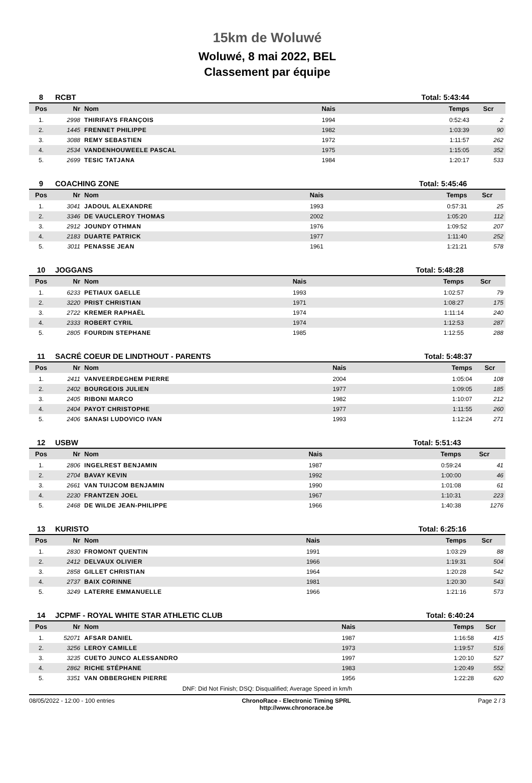15km de Woluwé
Woluwé, 8 mai 2022, BEL
Classement par équipe
| 8 | RCBT | | | Total: 5:43:44 | |
| Pos | Nr | Nom | Nais | Temps | Scr |
| 1. | 2998 | THIRIFAYS FRANÇOIS | 1994 | 0:52:43 | 2 |
| 2. | 1445 | FRENNET PHILIPPE | 1982 | 1:03:39 | 90 |
| 3. | 3088 | REMY SEBASTIEN | 1972 | 1:11:57 | 262 |
| 4. | 2534 | VANDENHOUWEELE PASCAL | 1975 | 1:15:05 | 352 |
| 5. | 2699 | TESIC TATJANA | 1984 | 1:20:17 | 533 |
| 9 | COACHING ZONE | | | Total: 5:45:46 | |
| Pos | Nr | Nom | Nais | Temps | Scr |
| 1. | 3041 | JADOUL ALEXANDRE | 1993 | 0:57:31 | 25 |
| 2. | 3346 | DE VAUCLEROY THOMAS | 2002 | 1:05:20 | 112 |
| 3. | 2912 | JOUNDY OTHMAN | 1976 | 1:09:52 | 207 |
| 4. | 2183 | DUARTE PATRICK | 1977 | 1:11:40 | 252 |
| 5. | 3011 | PENASSE JEAN | 1961 | 1:21:21 | 578 |
| 10 | JOGGANS | | | Total: 5:48:28 | |
| Pos | Nr | Nom | Nais | Temps | Scr |
| 1. | 6233 | PETIAUX GAELLE | 1993 | 1:02:57 | 79 |
| 2. | 3220 | PRIST CHRISTIAN | 1971 | 1:08:27 | 175 |
| 3. | 2722 | KREMER RAPHAËL | 1974 | 1:11:14 | 240 |
| 4. | 2333 | ROBERT CYRIL | 1974 | 1:12:53 | 287 |
| 5. | 2805 | FOURDIN STEPHANE | 1985 | 1:12:55 | 288 |
| 11 | SACRÉ COEUR DE LINDTHOUT - PARENTS | | | Total: 5:48:37 | |
| Pos | Nr | Nom | Nais | Temps | Scr |
| 1. | 2411 | VANVEERDEGHEM PIERRE | 2004 | 1:05:04 | 108 |
| 2. | 2402 | BOURGEOIS JULIEN | 1977 | 1:09:05 | 185 |
| 3. | 2405 | RIBONI MARCO | 1982 | 1:10:07 | 212 |
| 4. | 2404 | PAYOT CHRISTOPHE | 1977 | 1:11:55 | 260 |
| 5. | 2406 | SANASI LUDOVICO IVAN | 1993 | 1:12:24 | 271 |
| 12 | USBW | | | Total: 5:51:43 | |
| Pos | Nr | Nom | Nais | Temps | Scr |
| 1. | 2806 | INGELREST BENJAMIN | 1987 | 0:59:24 | 41 |
| 2. | 2704 | BAVAY KEVIN | 1992 | 1:00:00 | 46 |
| 3. | 2661 | VAN TUIJCOM BENJAMIN | 1990 | 1:01:08 | 61 |
| 4. | 2230 | FRANTZEN JOEL | 1967 | 1:10:31 | 223 |
| 5. | 2468 | DE WILDE JEAN-PHILIPPE | 1966 | 1:40:38 | 1276 |
| 13 | KURISTO | | | Total: 6:25:16 | |
| Pos | Nr | Nom | Nais | Temps | Scr |
| 1. | 2830 | FROMONT QUENTIN | 1991 | 1:03:29 | 88 |
| 2. | 2412 | DELVAUX OLIVIER | 1966 | 1:19:31 | 504 |
| 3. | 2858 | GILLET CHRISTIAN | 1964 | 1:20:28 | 542 |
| 4. | 2737 | BAIX CORINNE | 1981 | 1:20:30 | 543 |
| 5. | 3249 | LATERRE EMMANUELLE | 1966 | 1:21:16 | 573 |
| 14 | JCPMF - ROYAL WHITE STAR ATHLETIC CLUB | | | Total: 6:40:24 | |
| Pos | Nr | Nom | Nais | Temps | Scr |
| 1. | 52071 | AFSAR DANIEL | 1987 | 1:16:58 | 415 |
| 2. | 3256 | LEROY CAMILLE | 1973 | 1:19:57 | 516 |
| 3. | 3235 | CUETO JUNCO ALESSANDRO | 1997 | 1:20:10 | 527 |
| 4. | 2862 | RICHE STÉPHANE | 1983 | 1:20:49 | 552 |
| 5. | 3351 | VAN OBBERGHEN PIERRE | 1956 | 1:22:28 | 620 |
DNF: Did Not Finish; DSQ: Disqualified; Average Speed in km/h
08/05/2022 - 12:00 - 100 entries ChronoRace - Electronic Timing SPRL
http://www.chronorace.be Page 2 / 3